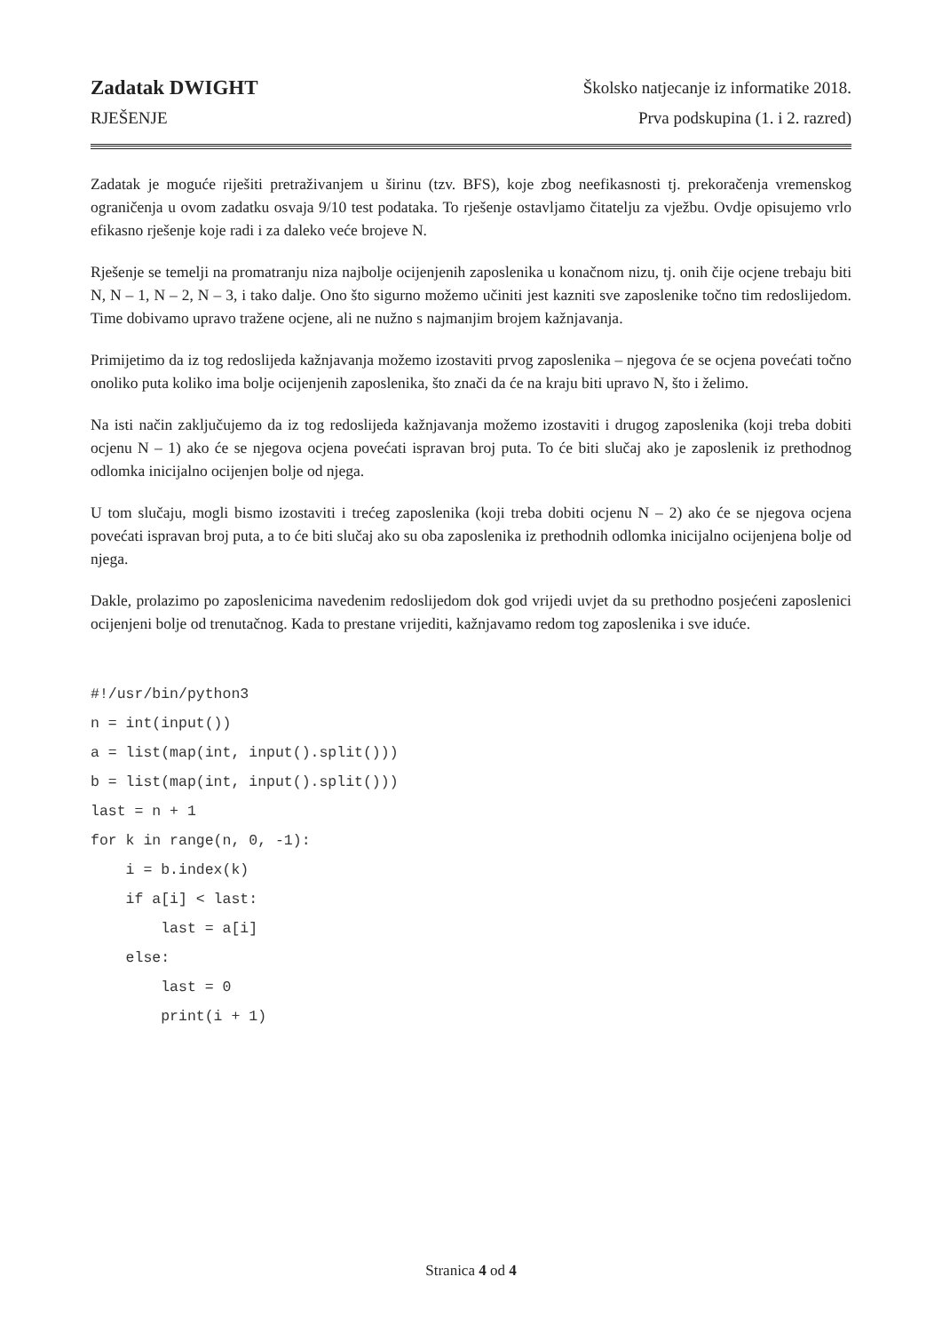Zadatak DWIGHT Školsko natjecanje iz informatike 2018.
RJEŠENJE Prva podskupina (1. i 2. razred)
Zadatak je moguće riješiti pretraživanjem u širinu (tzv. BFS), koje zbog neefikasnosti tj. prekoračenja vremenskog ograničenja u ovom zadatku osvaja 9/10 test podataka. To rješenje ostavljamo čitatelju za vježbu. Ovdje opisujemo vrlo efikasno rješenje koje radi i za daleko veće brojeve N.
Rješenje se temelji na promatranju niza najbolje ocijenjenih zaposlenika u konačnom nizu, tj. onih čije ocjene trebaju biti N, N – 1, N – 2, N – 3, i tako dalje. Ono što sigurno možemo učiniti jest kazniti sve zaposlenike točno tim redoslijedom. Time dobivamo upravo tražene ocjene, ali ne nužno s najmanjim brojem kažnjavanja.
Primijetimo da iz tog redoslijeda kažnjavanja možemo izostaviti prvog zaposlenika – njegova će se ocjena povećati točno onoliko puta koliko ima bolje ocijenjenih zaposlenika, što znači da će na kraju biti upravo N, što i želimo.
Na isti način zaključujemo da iz tog redoslijeda kažnjavanja možemo izostaviti i drugog zaposlenika (koji treba dobiti ocjenu N – 1) ako će se njegova ocjena povećati ispravan broj puta. To će biti slučaj ako je zaposlenik iz prethodnog odlomka inicijalno ocijenjen bolje od njega.
U tom slučaju, mogli bismo izostaviti i trećeg zaposlenika (koji treba dobiti ocjenu N – 2) ako će se njegova ocjena povećati ispravan broj puta, a to će biti slučaj ako su oba zaposlenika iz prethodnih odlomka inicijalno ocijenjena bolje od njega.
Dakle, prolazimo po zaposlenicima navedenim redoslijedom dok god vrijedi uvjet da su prethodno posjećeni zaposlenici ocijenjeni bolje od trenutačnog. Kada to prestane vrijediti, kažnjavamo redom tog zaposlenika i sve iduće.
#!/usr/bin/python3
n = int(input())
a = list(map(int, input().split()))
b = list(map(int, input().split()))
last = n + 1
for k in range(n, 0, -1):
    i = b.index(k)
    if a[i] < last:
        last = a[i]
    else:
        last = 0
        print(i + 1)
Stranica 4 od 4